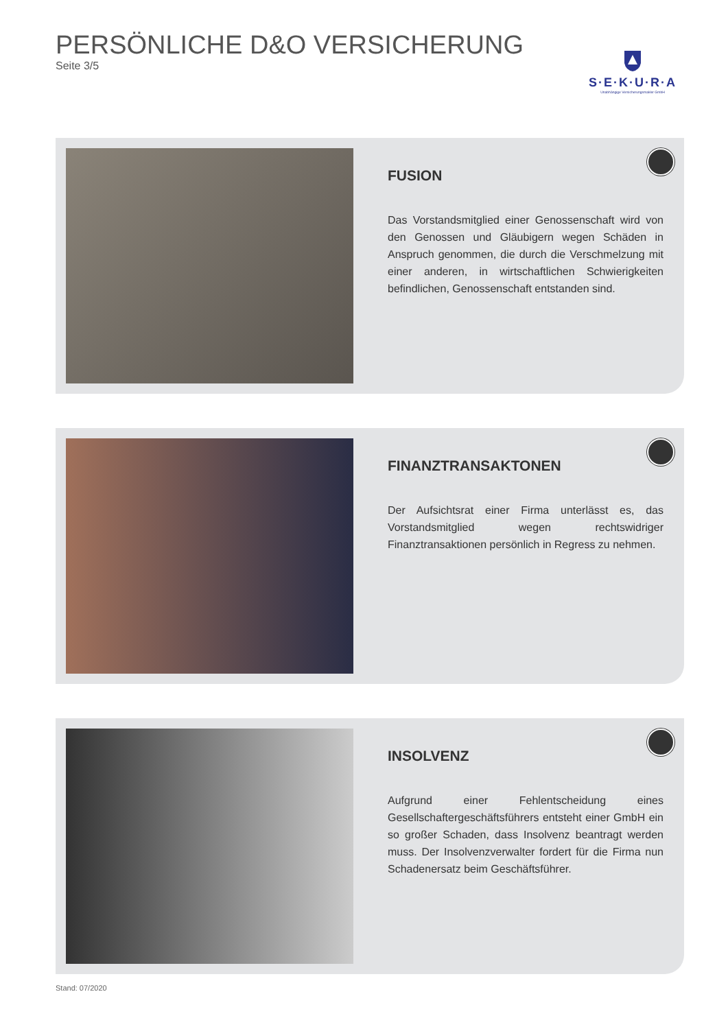PERSÖNLICHE D&O VERSICHERUNG
Seite 3/5
S·E·K·U·R·A
Unabhängige Versicherungsmakler GmbH
FUSION
Das Vorstandsmitglied einer Genossenschaft wird von den Genossen und Gläubigern wegen Schäden in Anspruch genommen, die durch die Verschmelzung mit einer anderen, in wirtschaftlichen Schwierigkeiten befindlichen, Genossenschaft entstanden sind.
FINANZTRANSAKTONEN
Der Aufsichtsrat einer Firma unterlässt es, das Vorstandsmitglied wegen rechtswidriger Finanztransaktionen persönlich in Regress zu nehmen.
INSOLVENZ
Aufgrund einer Fehlentscheidung eines Gesellschaftergeschäftsführers entsteht einer GmbH ein so großer Schaden, dass Insolvenz beantragt werden muss. Der Insolvenzverwalter fordert für die Firma nun Schadenersatz beim Geschäftsführer.
Stand: 07/2020